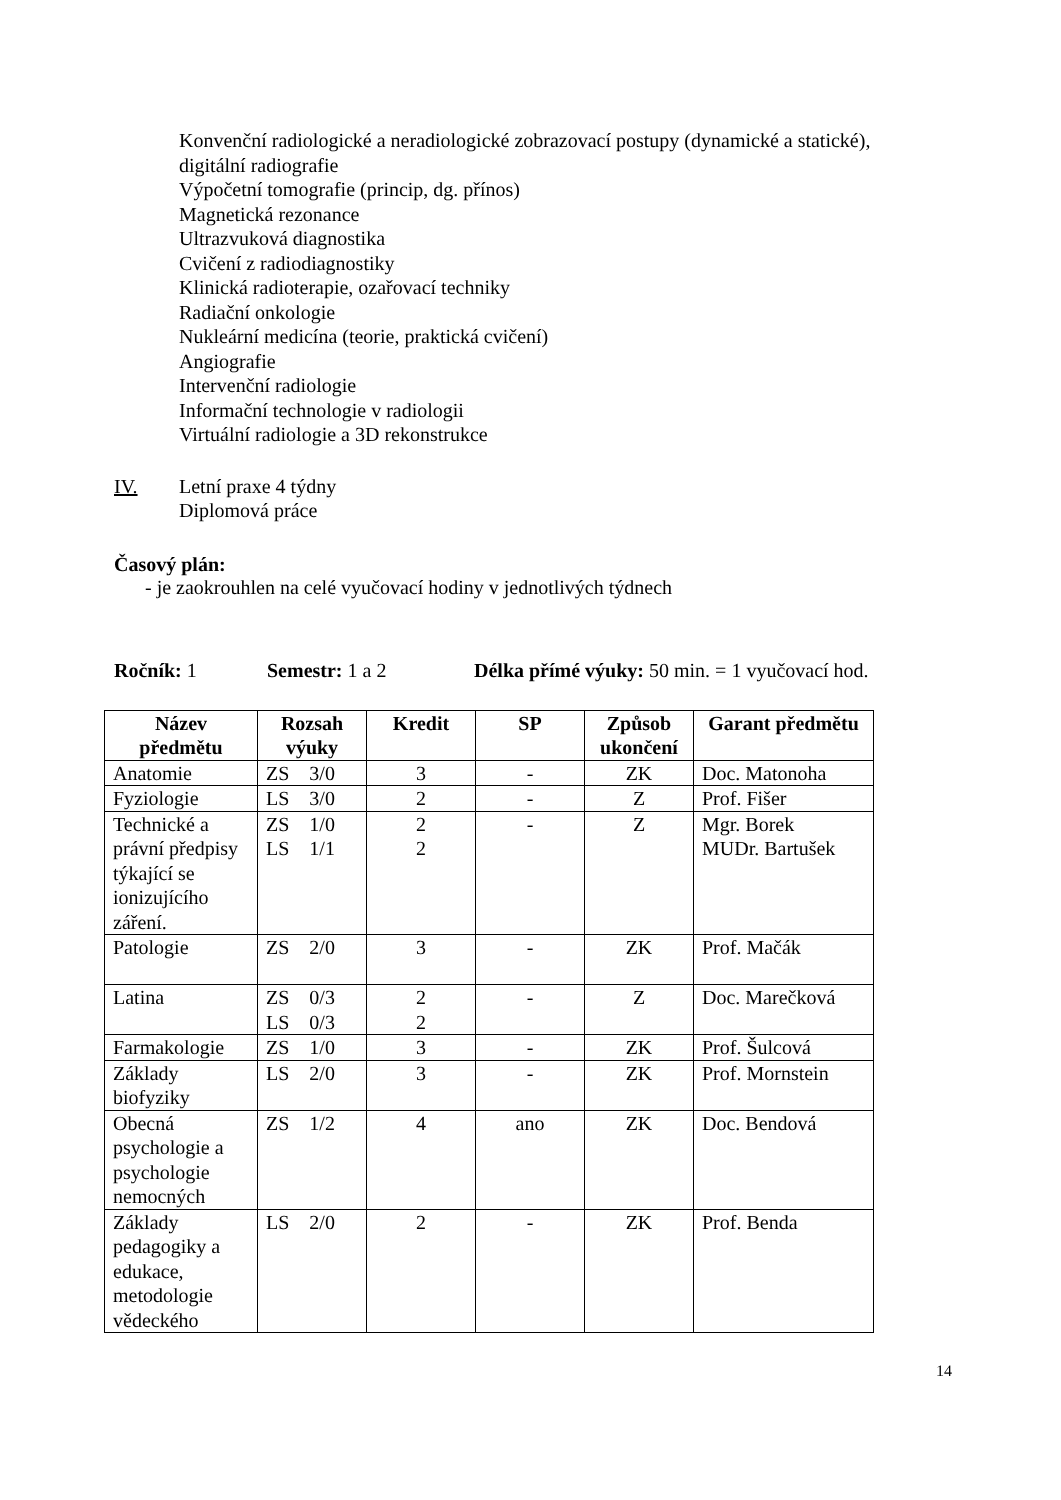Konvenční radiologické a neradiologické zobrazovací postupy (dynamické a statické),
digitální radiografie
Výpočetní tomografie (princip, dg. přínos)
Magnetická rezonance
Ultrazvuková diagnostika
Cvičení z radiodiagnostiky
Klinická radioterapie, ozařovací techniky
Radiační onkologie
Nukleární medicína (teorie, praktická cvičení)
Angiografie
Intervenční radiologie
Informační technologie v radiologii
Virtuální radiologie a 3D rekonstrukce
IV. Letní praxe 4 týdny
Diplomová práce
Časový plán:
- je zaokrouhlen na celé vyučovací hodiny v jednotlivých týdnech
Ročník: 1 Semestr: 1 a 2 Délka přímé výuky: 50 min. = 1 vyučovací hod.
| Název předmětu | Rozsah výuky | Kredit | SP | Způsob ukončení | Garant předmětu |
| --- | --- | --- | --- | --- | --- |
| Anatomie | ZS 3/0 | 3 | - | ZK | Doc. Matonoha |
| Fyziologie | LS 3/0 | 2 | - | Z | Prof. Fišer |
| Technické a právní předpisy týkající se ionizujícího záření. | ZS 1/0 LS 1/1 | 2 2 | - | Z | Mgr. Borek MUDr. Bartušek |
| Patologie | ZS 2/0 | 3 | - | ZK | Prof. Mačák |
| Latina | ZS 0/3 LS 0/3 | 2 2 | - | Z | Doc. Marečková |
| Farmakologie | ZS 1/0 | 3 | - | ZK | Prof. Šulcová |
| Základy biofyziky | LS 2/0 | 3 | - | ZK | Prof. Mornstein |
| Obecná psychologie a psychologie nemocných | ZS 1/2 | 4 | ano | ZK | Doc. Bendová |
| Základy pedagogiky a edukace, metodologie vědeckého | LS 2/0 | 2 | - | ZK | Prof. Benda |
14